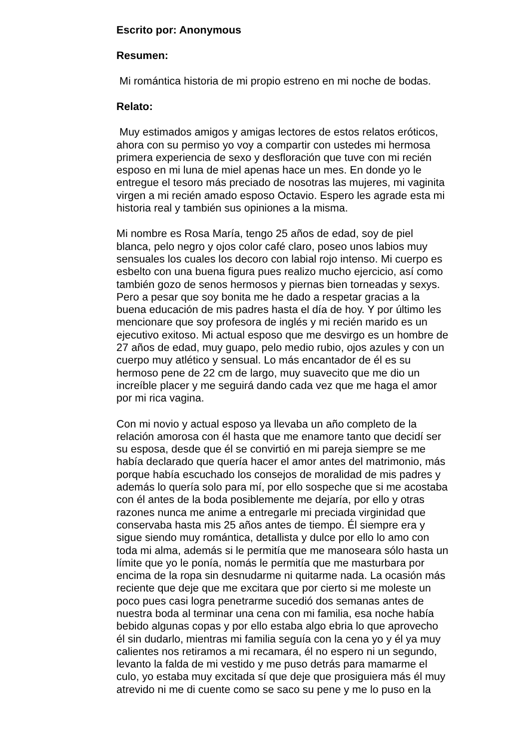Escrito por: Anonymous
Resumen:
Mi romántica historia de mi propio estreno en mi noche de bodas.
Relato:
Muy estimados amigos y amigas lectores de estos relatos eróticos,
ahora con su permiso yo voy a compartir con ustedes mi hermosa
primera experiencia de sexo y desfloración que tuve con mi recién
esposo en mi luna de miel apenas hace un mes. En donde yo le
entregue el tesoro más preciado de nosotras las mujeres, mi vaginita
virgen a mi recién amado esposo Octavio. Espero les agrade esta mi
historia real y también sus opiniones a la misma.
Mi nombre es Rosa María, tengo 25 años de edad, soy de piel
blanca, pelo negro y ojos color café claro, poseo unos labios muy
sensuales los cuales los decoro con labial rojo intenso. Mi cuerpo es
esbelto con una buena figura pues realizo mucho ejercicio, así como
también gozo de senos hermosos y piernas bien torneadas y sexys.
Pero a pesar que soy bonita me he dado a respetar gracias a la
buena educación de mis padres hasta el día de hoy. Y por último les
mencionare que soy profesora de inglés y mi recién marido es un
ejecutivo exitoso. Mi actual esposo que me desvirgo es un hombre de
27 años de edad, muy guapo, pelo medio rubio, ojos azules y con un
cuerpo muy atlético y sensual. Lo más encantador de él es su
hermoso pene de 22 cm de largo, muy suavecito que me dio un
increíble placer y me seguirá dando cada vez que me haga el amor
por mi rica vagina.
Con mi novio y actual esposo ya llevaba un año completo de la
relación amorosa con él hasta que me enamore tanto que decidí ser
su esposa, desde que él se convirtió en mi pareja siempre se me
había declarado que quería hacer el amor antes del matrimonio, más
porque había escuchado los consejos de moralidad de mis padres y
además lo quería solo para mí, por ello sospeche que si me acostaba
con él antes de la boda posiblemente me dejaría, por ello y otras
razones nunca me anime a entregarle mi preciada virginidad que
conservaba hasta mis 25 años antes de tiempo. Él siempre era y
sigue siendo muy romántica, detallista y dulce por ello lo amo con
toda mi alma, además si le permitía que me manoseara sólo hasta un
límite que yo le ponía, nomás le permitía que me masturbara por
encima de la ropa sin desnudarme ni quitarme nada. La ocasión más
reciente que deje que me excitara que por cierto si me moleste un
poco pues casi logra penetrarme sucedió dos semanas antes de
nuestra boda al terminar una cena con mi familia, esa noche había
bebido algunas copas y por ello estaba algo ebria lo que aprovecho
él sin dudarlo, mientras mi familia seguía con la cena yo y él ya muy
calientes nos retiramos a mi recamara, él no espero ni un segundo,
levanto la falda de mi vestido y me puso detrás para mamarme el
culo, yo estaba muy excitada sí que deje que prosiguiera más él muy
atrevido ni me di cuente como se saco su pene y me lo puso en la